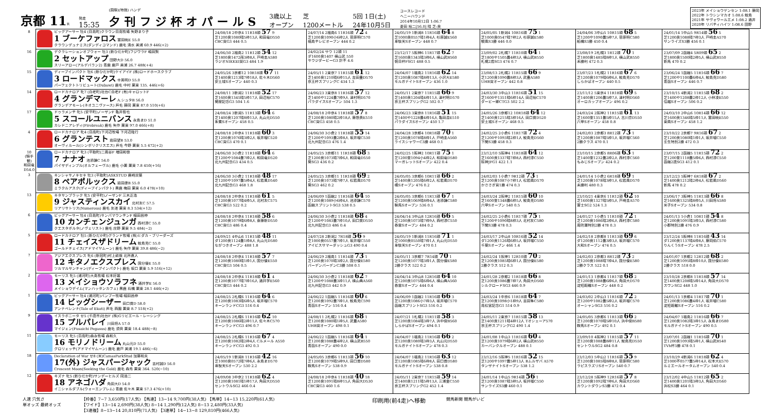京都 11 R
発走
15:35
(国際)(特指) ハンデ
夕刊フジ杯オパールS
3歳以上
オープン
芝
1200メートル
5回 1日(土)
24年10月5日
コースレコード
ヘニーハウンド
2014年10月12日 1:06.7
菱田 裕二[56.0] 晴 芝:良
2023年 メイショウゲンセン 1:08.1 藤岡
2022年 トウシンマカオ 1:08.6 鮫島
2021年 サヴォワールエメ 1:08.2 酒井
2020年 リバティハイツ 1:08.6 団野
| 8 | ビッグアーサー 牡4 (日高町)クラウン日高牧場 矢野まり子 1 ブーケファロス 富田暁E 55.0 クラウンデュナミス(ダンディコマンド) 鹿毛 清水 美浦 60.9 446(+2) | 24/08/18 2中京4 11R18頭 57 9 芝1200良1080晴5枠13人 和田竜D550 CBC賞G3 444 0.5 | 24/07/14 2福島6 11R16頭 72 4 芝1200良1090小6枠2人 菅原明C570 福島テレビオープン 444 0.2 | 24/05/19 1新潟8 11R16頭 64 8 芝1000良0557晴1枠4人 杉原誠E560 韋駄天Sオープン 448 0.7 | 24/05/05 1新潟4 10R16頭 75 1 芝1000良0547晴7枠2人 杉原誠E580 駿風S3勝 446 0.0 | 24/04/06 3中山5 10R15頭 68 5 芝1200や1090曇5枠7人 菅原明C580 船橋S3勝 450 0.4 | 24/01/14 1中山5 9R14頭 56 5 芝1200良1088晴7枠3人 戸崎圭A570 サンライズS3勝 456 0.1 |
| 16 | デクラレーションオブウォー 牡3 (新ひだか町)フジワラF 嶋田賢 2 セットアップ 団野大D 56.0 スリーアロー(アルデバラン2) 青鹿 鹿戸 美浦 26.7 488(+4) | 24/06/30 2福島2 11R12頭 54 12 芝1800良1472雨3枠8人 戸崎圭A580 ラジオNIKKEI賞G3 484 1.9 | 24/02/24 サウ 12頭 11 ダ1600良1407 横山武 550 サウジダービーG3 計不 4.6 | 23/12/17 5阪神6 11R17頭 62 7 芝1600良1343晴3枠6人 横山武B560 朝日杯FSG1 488 0.5 | 23/09/02 2札幌7 11R10頭 64 1 芝1800や1505曇4枠3人 横山武B550 札幌2歳SG3 474 0.7 | 23/08/19 2札幌3 1R12頭 70 1 芝1800良1485晴8枠1人 横山武B550 未勝利 472 0.3 | 23/07/09 2函館4 5R09頭 65 2 芝1800良1500晴2枠5人 横山武B550 新馬 470 0.2 |
| 15 | ディープインパクト 牡6 (新ひだか町)ケイアイF (株)ロードホースクラブ 3 ロードマックス 幸英明D 55.0 パーフェクトトリビュート(Dubawi) 鹿毛 中村 栗東 135. 446(+6) | 24/05/26 3京都12 10R18頭 67 11 芝1400良1213晴7枠18人 佐々木D560 安土城Sオープン 440 0.3 | 24/05/11 2東京7 11R15頭 61 12 芝1400良1210晴6枠15人 吉田豊D570 京王杯スプリングC 434 1.3 | 24/04/07 1福島2 11R16頭 62 14 芝1200良1087晴8枠13人 小沢大E580 モルガナイトSオープン 436 1.0 | 23/08/13 2札幌2 11R15頭 66 9 芝1200良1090曇8枠3人 武豊A580 UHB賞オープン 442 0.8 | 23/07/23 1札幌2 11R16頭 67 6 芝1200良1079晴6枠6人 鮫島克D570 しらかばオープン 440 0.5 | 23/06/24 1函館5 11R16頭 66 7 芝1200や1100曇6枠4人 鮫島克D580 青函Sオープン 446 0.7 |
| 14 | ロードカナロア 牝7 (白老町)社台C白老F (有)キャロットF 4 グランデマーレ A.シュタB 56.0 グランデアモーレ(ネオユニヴァース) 芦毛 藤岡 栗東 87.0 510(+6) | 24/08/11 3新潟2 11R18頭 52 17 芝1600良1345晴5枠17人 田辺裕C570 関屋記念G3 504 1.6 | 24/06/23 3東京8 11R16頭 57 12 芝1400や1224曇7枠9人 津村明D570 パラダイスSオープン 504 1.3 | 24/05/11 2東京7 11R15頭 66 9 芝1400良1204晴4枠11人 津村明D570 京王杯スプリングG2 502 0.7 | 24/03/30 3中山3 11R16頭 51 15 芝1600や1351晴6枠14人 田辺裕C570 ダービー卿CTG3 502 2.2 | 23/11/12 5東京4 11R18頭 69 5 芝1400良1206曇5枠7人 津村明D560 オーロカップオープン 496 0.2 | 23/10/15 4新潟2 11R15頭 68 2 芝1400や1208曇2枠12人 小林凌E550 信越Sオープン 506 0.2 |
| 17 | ドゥラメンテ 牝5 (安平町)ノーザンF 亀井哲也 5 スコールユニバンス 永島まD 51.0 カレドニアレディ(Firebreak) 鹿毛 矢作 栗東 97.0 466(+8) | 24/08/24 3新潟5 11R13頭 64 6 芝1400良1207晴8枠13人 丸山元D550 朱鷺Sオープン 458 0.5 | 24/08/18 2中京4 11R18頭 57 8 芝1200良1080晴2枠18人 藤懸貴E510 CBC賞G3 458 0.5 | 24/06/23 3東京8 11R16頭 51 15 芝1400や1228曇4枠16人 亀田温E510 パラダイスSオープン 450 1.7 | 24/05/26 3京都12 10R18頭 64 12 芝1400良1215晴3枠16人 田口貫D520 安土城Sオープン 468 0.5 | 24/03/24 2阪神2 11R15頭 61 13 芝1600重1351曇5枠15人 古川奈D550 六甲Sオープン 458 0.8 | 24/03/10 2中山6 10R14頭 66 12 芝1600良1346晴5枠11人 富田暁E550 東風Sオープン 458 1.2 |
| 4 | ロードカナロア 牝4 (日高町)下河辺牧場 下河辺隆行 6 グランテスト 岩田望B 53.0 オーヴィルール(シンボリクリスエス) 芦毛 今野 栗東 5.5 472(+2) | 24/08/18 2中京4 11R18頭 60 3 芝1200良1076晴3枠2人 坂井瑠C520 CBC賞G3 470 0.1 | 24/06/30 3小倉2 11R18頭 55 14 芝1200や1093曇2枠8人 坂井瑠C530 北九州記念G3 476 1.4 | 24/04/28 3京都4 10R18頭 70 1 芝1200良1078晴8枠1人 戸崎圭A560 ライスシャワーC3勝 468 0.1 | 24/02/25 2小倉6 11R17頭 72 4 芝1200や1093晴2枠1人 鮫島克D560 下関S3勝 458 0.3 | 24/02/03 2京都3 8R12頭 73 1 芝1200良1087晴5枠1人 坂井瑠C560 2勝クラス 470 0.1 | 23/10/22 2京都7 9R16頭 67 2 芝1200良1080晴1枠1人 坂井瑠C550 壬生特別2勝 472 0.3 |
| 10 (騎手替) 和田竜 D54.0 | ロードカナロア 牝3 (平取町)二風谷F 増田和啓 7 ナナオ 池添謙C 54.0 パイザディンプル(オルフェーヴル) 鹿毛 小栗 栗東 7.8 450(+16) | 24/06/30 3小倉2 11R18頭 64 6 芝1200や1084曇7枠2人 和田竜D520 北九州記念G3 434 0.5 | 24/05/25 3京都11 11R18頭 68 3 芝1200良1073晴7枠6人 和田竜D550 葵SG3 436 0.2 | 24/02/25 1阪神2 10R11頭 75 1 芝1200重1094小4枠2人 和田竜D580 マーガレットSオープン 422 0.4 | 23/12/10 5阪神4 11R18頭 64 12 芝1600良1337晴7枠8人 西村淳C550 阪神JFG1 422 1.1 | 23/10/15 2京都5 8R06頭 63 1 芝1400重1232曇2枠2人 西村淳C560 もみじSオープン 424 0.2 | 23/07/15 2函館5 11R15頭 72 2 芝1200重1118曇5枠6人 西村淳C550 函館2歳SG3 412 0.1 |
| 3 | キンシャサノキセキ 牡3 (平取町)ASKSTUD 廣崎双葉 8 ペアポルックス 岩田康B 55.0 ミラクルアスク(ディープインパクト) 黒鹿 梅田 栗東 6.0 478(+10) | 24/06/30 3小倉2 11R18頭 48 17 芝1200や1097曇5枠4人 松若風D540 北九州記念G3 468 1.8 | 24/05/25 3京都11 11R18頭 69 2 芝1200良1073晴7枠7人 松若風D570 葵SG3 462 0.2 | 24/05/05 3京都6 10R11頭 66 2 芝1400良1205晴6枠2人 松若風D570 橘Sオープン 476 0.2 | 24/02/03 1小倉7 9R12頭 73 1 芝1200良1087小7枠1人 松若風D570 かささぎ賞1勝 474 0.3 | 24/01/14 1小倉2 6R18頭 69 1 芝1200良1078晴3枠1人 松若風D570 未勝利 480 0.3 | 23/12/23 5阪神7 6R18頭 67 2 芝1400良1212晴2枠4人 松若風D560 新馬 478 0.2 |
| 13 | キタサンブラック 牝5 (安平町)ノーザンF 三木正浩 9 ジャスティンスカイ 北村友C 57.5 リアリサトリス(Numerous) 鹿毛 友道 栗東 8.3 534(+12) | 24/08/18 2中京4 11R18頭 61 5 芝1200良1077晴4枠5人 北村友C575 CBC賞G3 522 0.2 | 24/06/09 1函館2 11R16頭 64 10 芝1200良1089小6枠4人 池添謙C570 函館スプリントSG3 538 0.5 | 24/05/05 3京都6 11R13頭 67 1 芝1200良1069晴8枠4人 池添謙C580 鞍馬Sオープン 536 0.1 | 24/03/24 2阪神2 11R15頭 60 10 芝1600重1348曇6枠5人 鮫島克D580 六甲Sオープン 540 0.5 | 23/10/21 4東京6 11R12頭 62 10 芝1600良1327晴5枠5人 戸崎圭A570 富士SG2 524 1.3 | 23/06/17 3阪神5 11R13頭 66 8 芝1600良1325晴8枠5人 川田将A580 米子Sオープン 534 0.8 |
| 6 | ビッグアーサー 牡4 (日高町)サンバマウンテンF 幅田昌伸 10 カンチェンジュンガ 西村淳C 55.0 クエスタボルタ(ノヴェリスト) 鹿毛 庄野 栗東 9.5 484(−2) | 24/08/18 2中京4 11R18頭 58 6 芝1200良1079晴6枠8人 斎藤新D550 CBC賞G3 486 0.4 | 24/06/30 3小倉2 11R18頭 68 4 芝1200や1083曇7枠10人 田口貫D550 北九州記念G3 486 0.4 | 24/04/14 3中山8 12R16頭 66 5 芝1200良1073晴7枠9人 西村淳C550 春雷Sオープン 484 0.2 | 24/02/25 2小倉6 11R17頭 75 1 芝1200や1090晴8枠3人 北村友C580 下関S3勝 478 0.3 | 24/01/27 1小倉5 11R10頭 72 1 芝1200良1086晴2枠6人 西村淳C580 周防灘特別2勝 478 0.3 | 24/01/13 1小倉1 10R11頭 54 8 芝1200良1091晴3枠3人 西村淳C580 小郡特別2勝 476 0.9 |
| 5 | ロードカナロア 牡5 (新ひだか町)グランド牧場 (株)ヒダカ・ブリーダーズ 11 チェイスザドリーム 鮫島克C 55.0 ゴールドチェイス(アドマイヤムーン) 鹿毛 矢作 栗東 39.8 486(−2) | 24/09/21 4中山6 11R15頭 48 11 ダ1200良1124曇1枠8人 丸山元D580 ながつきオープン 488 1.8 | 24/07/28 2新潟2 7R18頭 56 9 芝1000良0557曇7枠1人 坂井瑠C550 アイビスサマーダッシュG3 490 0.4 | 24/05/19 1新潟8 11R16頭 71 1 芝1000良0550晴7枠1人 丸山元D550 韋駄天Sオープン 470 0.1 | 24/03/17 2中山8 10R16頭 52 14 ダ1200良1126晴6枠5人 坂井瑠C550 千葉Sオープン 466 1.4 | 24/02/18 2京都8 11R13頭 69 6 ダ1200良1112曇3枠3人 坂井瑠C570 大和Sオープン 474 0.5 | 23/12/24 5阪神8 11R16頭 43 14 ダ1200良1137晴4枠8人 藤岡佑C570 りんくうSオープン 478 2.5 |
| 7 | アジアエクスプレス 牝6 (新冠町)村上欽哉 北所直人 12 キタノエクスプレス 国分優E 55.0 ツルマルサンチャン(ディープインパクト) 鹿毛 坂口 栗東 5.9 516(+12) | 24/08/18 2中京4 11R18頭 57 7 芝1200良1080晴1枠1人 国分優E550 CBC賞G3 504 0.5 | 24/06/29 2福島1 11R14頭 73 1 芝1200良1070晴3枠2人 国分優E580 バーデンバーデンC3勝 508 0.1 | 24/05/11 3京都7 7R14頭 70 1 芝1200良1077晴3枠1人 国分優E580 2勝クラス 522 0.2 | 24/02/24 1阪神1 12R10頭 70 2 芝1200良1085晴6枠1人 国分優E580 2勝クラス 512 0.3 | 24/02/03 2京都3 8R12頭 73 2 芝1200良1088晴7枠4人 国分優E580 2勝クラス 522 0.1 | 24/01/07 1京都2 12R12頭 68 2 芝1200良1095晴8枠10人 国分優E580 2勝クラス 518 0.0 |
| 2 | モーリス 牝5 (浦河町)大島牧場 松本好雄 13 メイショウソラフネ 酒井学E 56.0 メイショウデイム(マンハッタンカフェ) 黒鹿 石橋 栗東 28.1 446(+2) | 24/08/18 2中京4 11R18頭 61 4 芝1200良1077晴7枠16人 酒井学E560 CBC賞G3 444 0.2 | 24/06/30 3小倉2 11R18頭 62 7 芝1200や1088曇3枠11人 横山典A560 北九州記念G3 442 0.9 | 24/04/14 3中山8 12R16頭 64 10 芝1200良1075晴6枠6人 横山典A560 春雷Sオープン 444 0.4 | 24/01/28 2京都2 11R18頭 66 8 芝1200良1086曇7枠7人 角田大D560 シルクロードSG3 446 0.9 | 24/01/13 1京都4 11R17頭 68 2 芝1200良1088曇6枠6人 角田大D570 淀短距離Sオープン 448 0.2 | 23/10/28 2京都8 11R18頭 57 14 芝1400良1208晴5枠14人 角田大D570 スワンSG2 448 1.0 |
| 1 | ビッグアーサー 牡4 (浦河町)バンブー牧場 幅田昌伸 14 ビッグシーザー 田口貫D 58.0 アンナペレンナ(Tale of Ekati) 芦毛 西園 栗東 8.7 518(+2) | 24/08/25 2札幌6 11R16頭 64 6 芝1200良1083晴6枠5人 坂井瑠C570 キーンランドCG3 516 0.4 | 24/06/22 1函館5 11R16頭 60 6 芝1200良1092曇7枠1人 鮫島克C590 青函Sオープン 516 0.4 | 24/06/09 1函館2 11R16頭 66 3 芝1200良1086小7枠3人 坂井瑠C570 函館スプリントSG3 516 0.2 | 24/03/24 1中京6 11R18頭 64 7 芝1200良1098小1枠9人 吉田隼C580 高松宮記念G1 514 0.9 | 24/03/02 2中山3 11R16頭 72 2 芝1200や1082曇5枠2人 坂井瑠C570 オーシャンSG3 516 0.2 | 24/01/13 1京都4 11R17頭 70 1 芝1200良1086曇4枠1人 坂井瑠C580 淀短距離Sオープン 516 0.2 |
| 9 | イスラボニータ せ5 (千歳市)社台F (株)Gリビエール・レーシング 15 プルパレイ 川田将A 57.0 マイジェン(Fusaichi Pegasus) 鹿毛 須貝 栗東 18.4 488(−8) | 24/08/25 2札幌6 11R16頭 62 10 芝1200良1086晴2枠11人 佐々木C570 キーンランドCG3 496 0.7 | 24/08/11 2札幌2 11R16頭 68 1 芝1200良1080晴1枠5人 武豊A580 UHB賞オープン 498 0.1 | 24/07/21 1札幌2 11R11頭 58 3 芝1200良1084晴3枠7人 浜中俊B560 しらかばSオープン 494 0.1 | 24/05/11 2東京7 11R15頭 58 13 芝1400良1211晴4枠12人 Tオシェーア570 京王杯スプリングG2 490 1.4 | 24/05/05 3京都6 11R13頭 66 2 芝1200良1070晴5枠10人 浜中俊B580 鞍馬Sオープン 492 0.1 | 24/04/07 1福島2 11R16頭 66 7 芝1200良1082晴3枠15人 永島まD580 モルガナイトSオープン 490 0.5 |
| 11 | モーリス 牝5 (日高町)森永牧場 森和久 16 モリノドリーム 丸山元D 55.0 グロリェッテ(アドマイヤムーン) 鹿毛 鹿戸 美浦 19.1 486(−6) | 24/08/25 2札幌6 11R16頭 67 4 芝1200良1082晴2枠4人 Cルメール A550 キーンランドCG3 492 0.3 | 24/06/22 1函館5 11R16頭 64 1 芝1200良1088曇4枠2人 横山武B550 青函Sオープン 490 0.0 | 24/04/07 1福島2 11R16頭 66 2 芝1200良1080晴3枠3人 丸山元D550 モルガナイトSオープン 478 0.3 | 24/01/08 1中山3 11R16頭 60 4 芝1200良1079晴6枠2人 横山武B550 カーバンクルオープン 488 0.1 | 23/09/10 4阪神2 11R15頭 57 11 芝1200良1088曇8枠11人 鮫島克D550 セントウルSG2 484 0.8 | 23/07/01 2函館1 11R16頭 70 1 芝1200良1093晴5枠1人 横山武B540 TVh杯3勝 478 0.1 |
| 18 | Declaration of War せ8 (米)CamasParkStud 加藤和夫 17(外) ジャスパージャック 吉村誠D 56.0 Crescent Moon(Seeking the Gold) 鹿毛 森秀 栗東 364. 520(−10) | 24/05/19 1新潟8 11R16頭 42 16 芝1000良0572晴7枠6人 永島まD570 韋駄天Sオープン 530 2.2 | 24/05/05 3京都6 11R13頭 56 10 芝1200良1079晴5枠9人 田口貫D580 鞍馬Sオープン 538 0.9 | 24/04/07 1福島2 11R16頭 63 12 芝1200良1085晴6枠8人 田口貫D580 モルガナイトSオープン 538 0.8 | 23/12/16 5阪神5 11R16頭 52 15 芝1200や1097曇5枠13人 Bムルザバ A570 タンザナイトSオープン 538 1.2 | 23/12/03 5中山2 11R16頭 55 9 芝1200良1085晴8枠8人 菅原明C580 ラピスラズリSオープン 540 0.7 | 23/10/29 4新潟6 11R18頭 62 4 芝1000不0577曇5枠14人 松本大E570 ルミエールオータムオープン 540 0.4 |
| 12 | キズナ 牝5 (新ひだか町)サンデーヒルズ 岡浩二 18 アネゴハダ 角田大D 54.0 イニシャルダブル(ウォーエンブレム) 青鹿 佐々木 栗東 57.3 476(+10) | 24/09/08 3中京2 11R18頭 62 4 芝1200良1081晴1枠17人 角田大D550 セントウルSG2 466 0.4 | 24/08/18 2中京4 11R18頭 40 18 芝1200良1091晴8枠15人 角田大D530 CBC賞G3 460 1.6 | 24/05/11 2東京7 11R15頭 59 14 芝1400良1211晴5枠13人 三浦皇C550 京王杯スプリングG2 452 1.4 | 24/01/14 1中山5 9R14頭 56 1 芝1200良1087晴3枠5人 坂井瑠C550 サンライズS3勝 460 0.1 | 23/12/28 5阪神9 12R16頭 57 8 芝1200良1092晴7枠6人 角田大D560 カウントダウンS3勝 472 0.4 | 23/12/02 4中山5 11R12頭 65 2 芝1400良1201晴3枠3人 角田大D560 浜松S3勝 464 0.1 |
人速 穴気さ
単オッズ 最終オッズ
【枠番】7−7 3,650円(17人気) 【馬連】13−14 9,700円(38人気) 【馬単】14−13 15,220円(61人気)
【ワイド】13−14 2,690円(38人気) 8−14 1,290円(12人気) 8−13 2,480円(33人気)
【3連複】8−13−14 20,810円(71人気) 【3連単】14−13−8 129,810円(466人気)
印刷用(前4走)へ移動
競馬新聞 競馬がいど